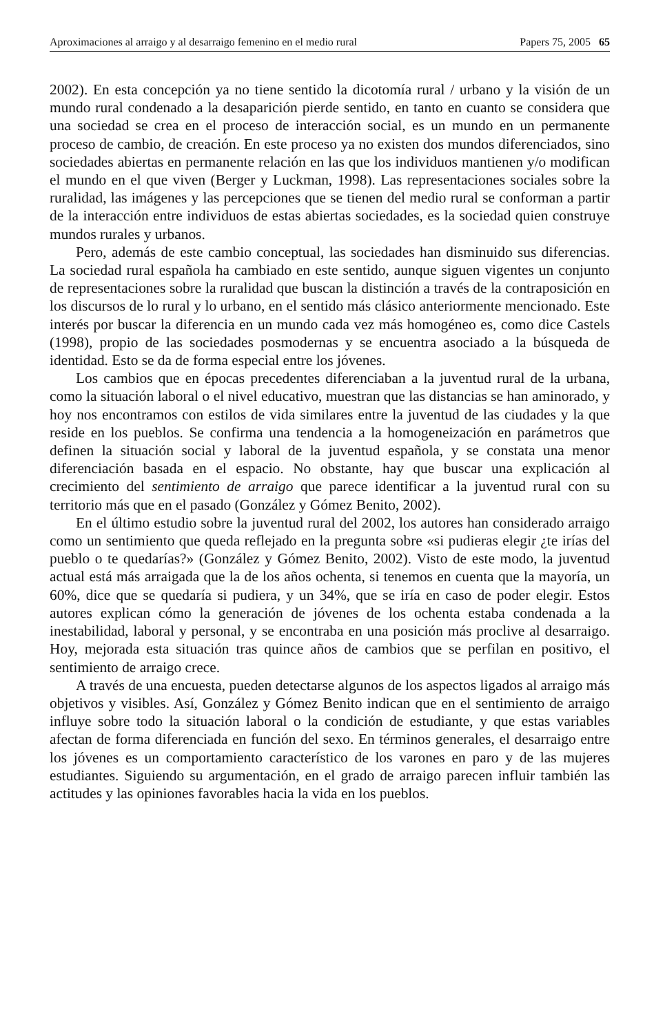Aproximaciones al arraigo y al desarraigo femenino en el medio rural Papers 75, 2005 65
2002). En esta concepción ya no tiene sentido la dicotomía rural / urbano y la visión de un mundo rural condenado a la desaparición pierde sentido, en tanto en cuanto se considera que una sociedad se crea en el proceso de interacción social, es un mundo en un permanente proceso de cambio, de creación. En este proceso ya no existen dos mundos diferenciados, sino sociedades abiertas en permanente relación en las que los individuos mantienen y/o modifican el mundo en el que viven (Berger y Luckman, 1998). Las representaciones sociales sobre la ruralidad, las imágenes y las percepciones que se tienen del medio rural se conforman a partir de la interacción entre individuos de estas abiertas sociedades, es la sociedad quien construye mundos rurales y urbanos.
Pero, además de este cambio conceptual, las sociedades han disminuido sus diferencias. La sociedad rural española ha cambiado en este sentido, aunque siguen vigentes un conjunto de representaciones sobre la ruralidad que buscan la distinción a través de la contraposición en los discursos de lo rural y lo urbano, en el sentido más clásico anteriormente mencionado. Este interés por buscar la diferencia en un mundo cada vez más homogéneo es, como dice Castels (1998), propio de las sociedades posmodernas y se encuentra asociado a la búsqueda de identidad. Esto se da de forma especial entre los jóvenes.
Los cambios que en épocas precedentes diferenciaban a la juventud rural de la urbana, como la situación laboral o el nivel educativo, muestran que las distancias se han aminorado, y hoy nos encontramos con estilos de vida similares entre la juventud de las ciudades y la que reside en los pueblos. Se confirma una tendencia a la homogeneización en parámetros que definen la situación social y laboral de la juventud española, y se constata una menor diferenciación basada en el espacio. No obstante, hay que buscar una explicación al crecimiento del sentimiento de arraigo que parece identificar a la juventud rural con su territorio más que en el pasado (González y Gómez Benito, 2002).
En el último estudio sobre la juventud rural del 2002, los autores han considerado arraigo como un sentimiento que queda reflejado en la pregunta sobre «si pudieras elegir ¿te irías del pueblo o te quedarías?» (González y Gómez Benito, 2002). Visto de este modo, la juventud actual está más arraigada que la de los años ochenta, si tenemos en cuenta que la mayoría, un 60%, dice que se quedaría si pudiera, y un 34%, que se iría en caso de poder elegir. Estos autores explican cómo la generación de jóvenes de los ochenta estaba condenada a la inestabilidad, laboral y personal, y se encontraba en una posición más proclive al desarraigo. Hoy, mejorada esta situación tras quince años de cambios que se perfilan en positivo, el sentimiento de arraigo crece.
A través de una encuesta, pueden detectarse algunos de los aspectos ligados al arraigo más objetivos y visibles. Así, González y Gómez Benito indican que en el sentimiento de arraigo influye sobre todo la situación laboral o la condición de estudiante, y que estas variables afectan de forma diferenciada en función del sexo. En términos generales, el desarraigo entre los jóvenes es un comportamiento característico de los varones en paro y de las mujeres estudiantes. Siguiendo su argumentación, en el grado de arraigo parecen influir también las actitudes y las opiniones favorables hacia la vida en los pueblos.